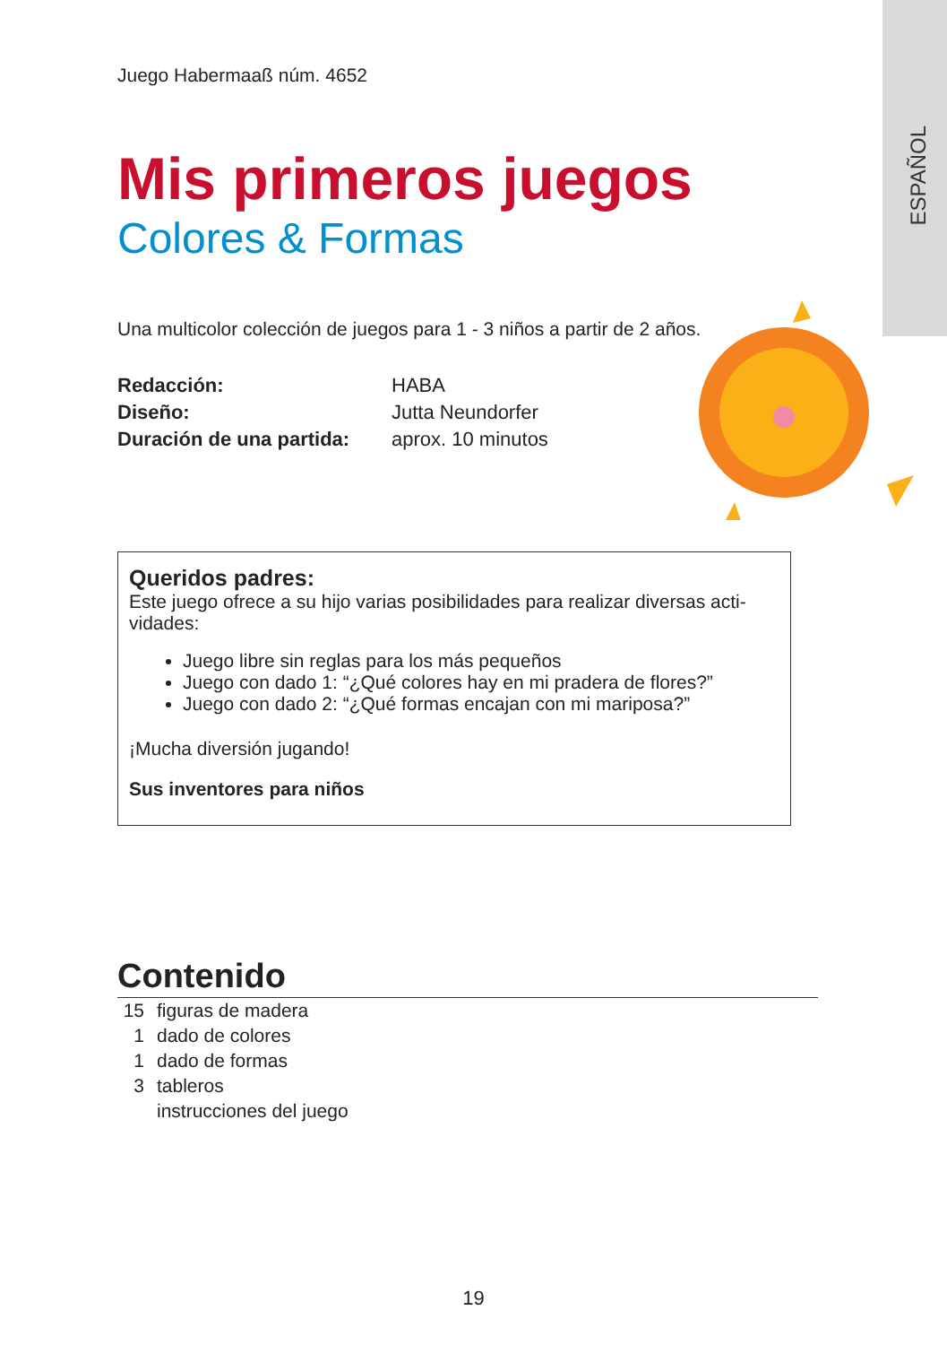ESPAÑOL
Juego Habermaaß núm. 4652
Mis primeros juegos
Colores & Formas
Una multicolor colección de juegos para 1 - 3 niños a partir de 2 años.
| Redacción: | HABA |
| Diseño: | Jutta Neundorfer |
| Duración de una partida: | aprox. 10 minutos |
Queridos padres:
Este juego ofrece a su hijo varias posibilidades para realizar diversas acti-vidades:
Juego libre sin reglas para los más pequeños
Juego con dado 1: “¿Qué colores hay en mi pradera de flores?”
Juego con dado 2: “¿Qué formas encajan con mi mariposa?”
¡Mucha diversión jugando!
Sus inventores para niños
Contenido
15 figuras de madera
1 dado de colores
1 dado de formas
3 tableros
instrucciones del juego
19